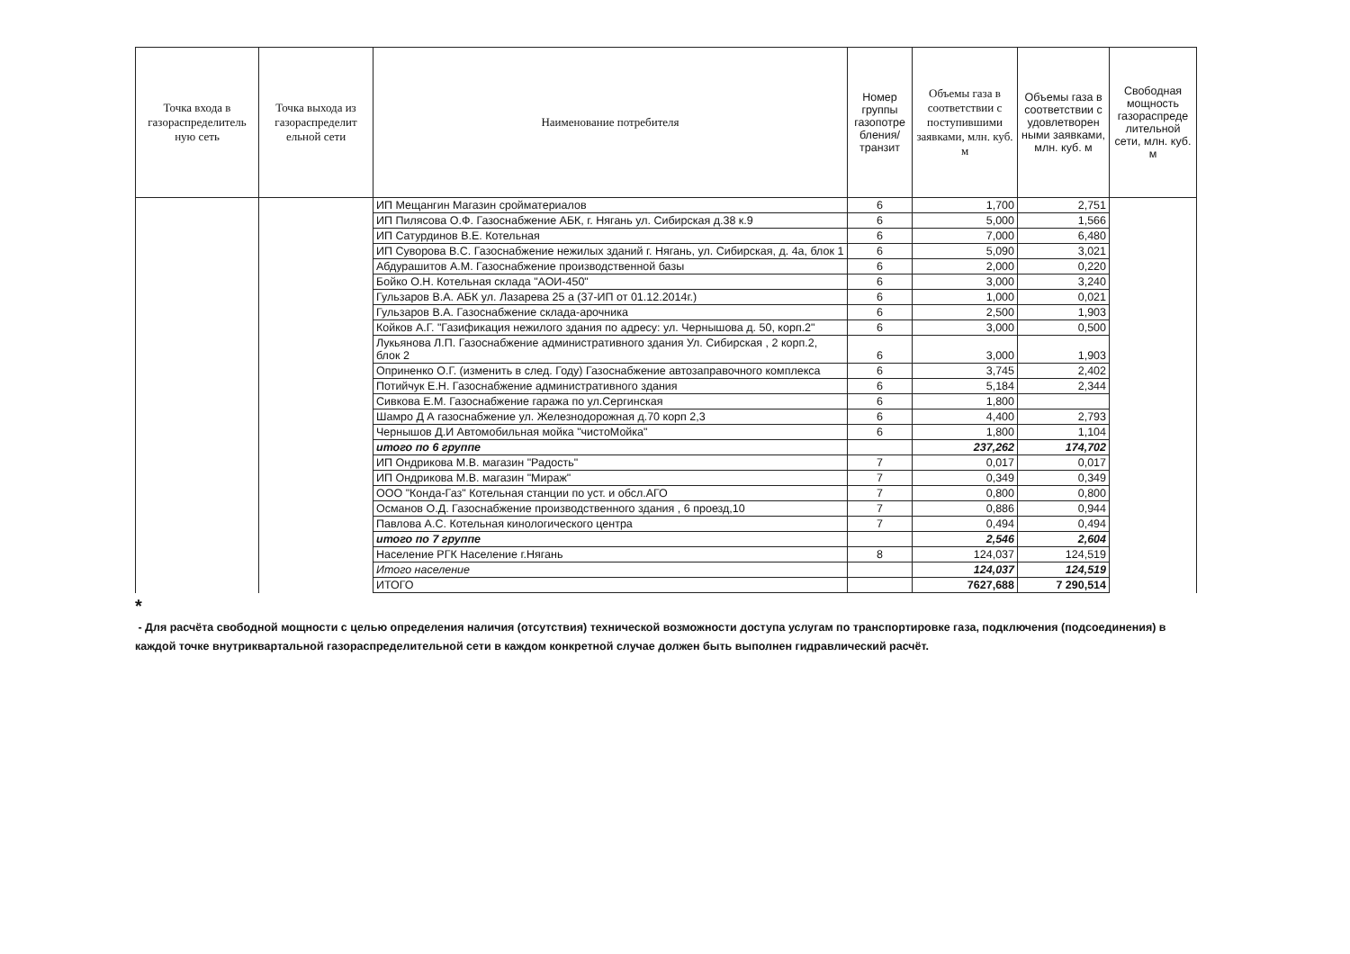| Точка входа в газораспределитель ную сеть | Точка выхода из газораспределит ельной сети | Наименование потребителя | Номер группы газопотре бления/ транзит | Объемы газа в соответствии с поступившими заявками, млн. куб. м | Объемы газа в соответствии с удовлетворен ными заявками, млн. куб. м | Свободная мощность газораспреде лительной сети, млн. куб. м |
| --- | --- | --- | --- | --- | --- | --- |
| | | ИП Мещангин Магазин сройматериалов | 6 | 1,700 | 2,751 | |
| | | ИП Пилясова О.Ф. Газоснабжение АБК, г. Нягань ул. Сибирская д.38 к.9 | 6 | 5,000 | 1,566 | |
| | | ИП Сатурдинов В.Е. Котельная | 6 | 7,000 | 6,480 | |
| | | ИП Суворова В.С. Газоснабжение нежилых зданий г. Нягань, ул. Сибирская, д. 4а, блок 1 | 6 | 5,090 | 3,021 | |
| | | Абдурашитов А.М. Газоснабжение производственной базы | 6 | 2,000 | 0,220 | |
| | | Бойко О.Н. Котельная склада "АОИ-450" | 6 | 3,000 | 3,240 | |
| | | Гульзаров В.А. АБК ул. Лазарева 25 а (37-ИП от 01.12.2014г.) | 6 | 1,000 | 0,021 | |
| | | Гульзаров В.А. Газоснабжение склада-арочника | 6 | 2,500 | 1,903 | |
| | | Койков А.Г. "Газификация нежилого здания по адресу: ул. Чернышова д. 50, корп.2" | 6 | 3,000 | 0,500 | |
| | | Лукьянова Л.П. Газоснабжение административного здания Ул. Сибирская , 2 корп.2, блок 2 | 6 | 3,000 | 1,903 | |
| | | Оприненко О.Г. (изменить в след. Году) Газоснабжение автозаправочного комплекса | 6 | 3,745 | 2,402 | |
| | | Потийчук Е.Н. Газоснабжение административного здания | 6 | 5,184 | 2,344 | |
| | | Сивкова Е.М. Газоснабжение гаража по ул.Сергинская | 6 | 1,800 | | |
| | | Шамро Д А газоснабжение ул. Железнодорожная д.70 корп 2,3 | 6 | 4,400 | 2,793 | |
| | | Чернышов Д.И Автомобильная мойка "чистоМойка" | 6 | 1,800 | 1,104 | |
| | | итого по 6 группе | | 237,262 | 174,702 | |
| | | ИП Ондрикова М.В. магазин "Радость" | 7 | 0,017 | 0,017 | |
| | | ИП Ондрикова М.В. магазин "Мираж" | 7 | 0,349 | 0,349 | |
| | | ООО "Конда-Газ" Котельная станции по уст. и обсл.АГО | 7 | 0,800 | 0,800 | |
| | | Османов О.Д. Газоснабжение производственного здания , 6 проезд,10 | 7 | 0,886 | 0,944 | |
| | | Павлова А.С. Котельная кинологического центра | 7 | 0,494 | 0,494 | |
| | | итого по 7 группе | | 2,546 | 2,604 | |
| | | Население РГК Население г.Нягань | 8 | 124,037 | 124,519 | |
| | | Итого население | | 124,037 | 124,519 | |
| | | ИТОГО | | 7627,688 | 7 290,514 | |
*
- Для расчёта свободной мощности с целью определения наличия (отсутствия) технической возможности доступа услугам по транспортировке газа, подключения (подсоединения) в каждой точке внутриквартальной газораспределительной сети в каждом конкретной случае должен быть выполнен гидравлический расчёт.